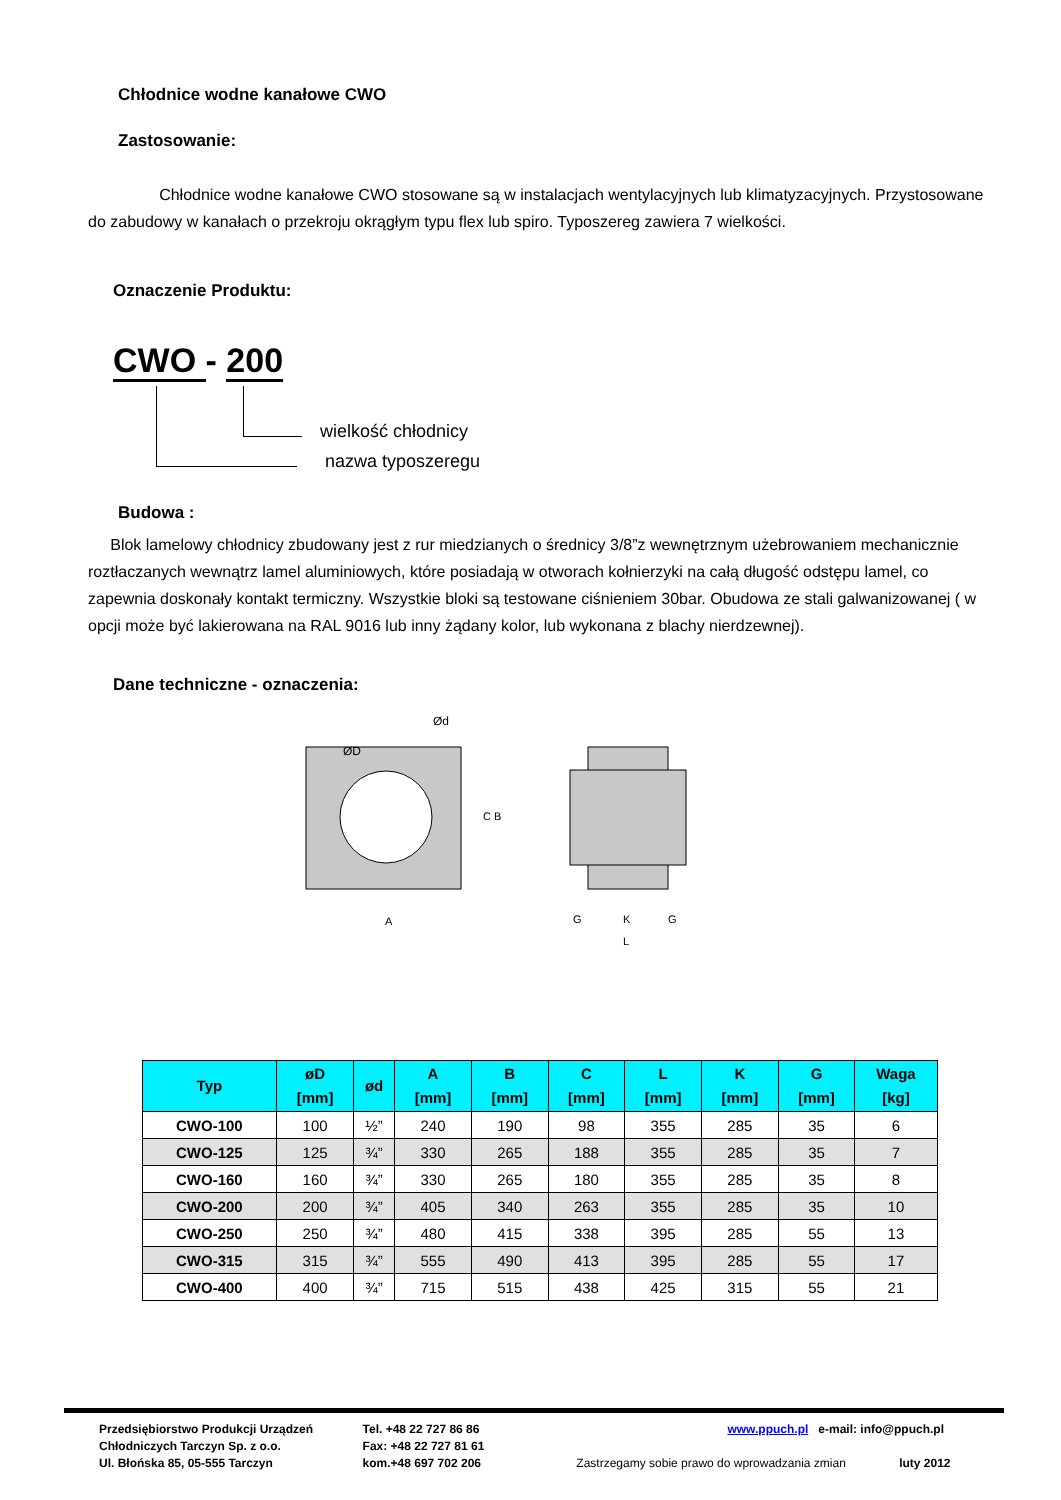Chłodnice wodne kanałowe CWO
Zastosowanie:
Chłodnice wodne kanałowe CWO stosowane są w instalacjach wentylacyjnych lub klimatyzacyjnych. Przystosowane do zabudowy w kanałach o przekroju okrągłym typu flex lub spiro. Typoszereg zawiera 7 wielkości.
Oznaczenie Produktu:
CWO - 200
wielkość chłodnicy
nazwa typoszeregu
Budowa :
Blok lamelowy chłodnicy zbudowany jest z rur miedzianych o średnicy 3/8”z wewnętrznym użebrowaniem mechanicznie roztłaczanych wewnątrz lamel aluminiowych, które posiadają w otworach kołnierzyki na całą długość odstępu lamel, co zapewnia doskonały kontakt termiczny. Wszystkie bloki są testowane ciśnieniem 30bar. Obudowa ze stali galwanizowanej ( w opcji może być lakierowana na RAL 9016 lub inny żądany kolor, lub wykonana z blachy nierdzewnej).
Dane techniczne - oznaczenia:
ØD
Ød
C B
A
G
K
G
L
| Typ | øD [mm] | ød | A [mm] | B [mm] | C [mm] | L [mm] | K [mm] | G [mm] | Waga [kg] |
| --- | --- | --- | --- | --- | --- | --- | --- | --- | --- |
| CWO-100 | 100 | ½” | 240 | 190 | 98 | 355 | 285 | 35 | 6 |
| CWO-125 | 125 | ¾” | 330 | 265 | 188 | 355 | 285 | 35 | 7 |
| CWO-160 | 160 | ¾” | 330 | 265 | 180 | 355 | 285 | 35 | 8 |
| CWO-200 | 200 | ¾” | 405 | 340 | 263 | 355 | 285 | 35 | 10 |
| CWO-250 | 250 | ¾” | 480 | 415 | 338 | 395 | 285 | 55 | 13 |
| CWO-315 | 315 | ¾” | 555 | 490 | 413 | 395 | 285 | 55 | 17 |
| CWO-400 | 400 | ¾” | 715 | 515 | 438 | 425 | 315 | 55 | 21 |
Przedsiębiorstwo Produkcji Urządzeń
Chłodniczych Tarczyn Sp. z o.o.
Ul. Błońska 85, 05-555 Tarczyn
Tel. +48 22 727 86 86
Fax: +48 22 727 81 61
kom.+48 697 702 206
www.ppuch.pl e-mail: info@ppuch.pl
Zastrzegamy sobie prawo do wprowadzania zmian luty 2012